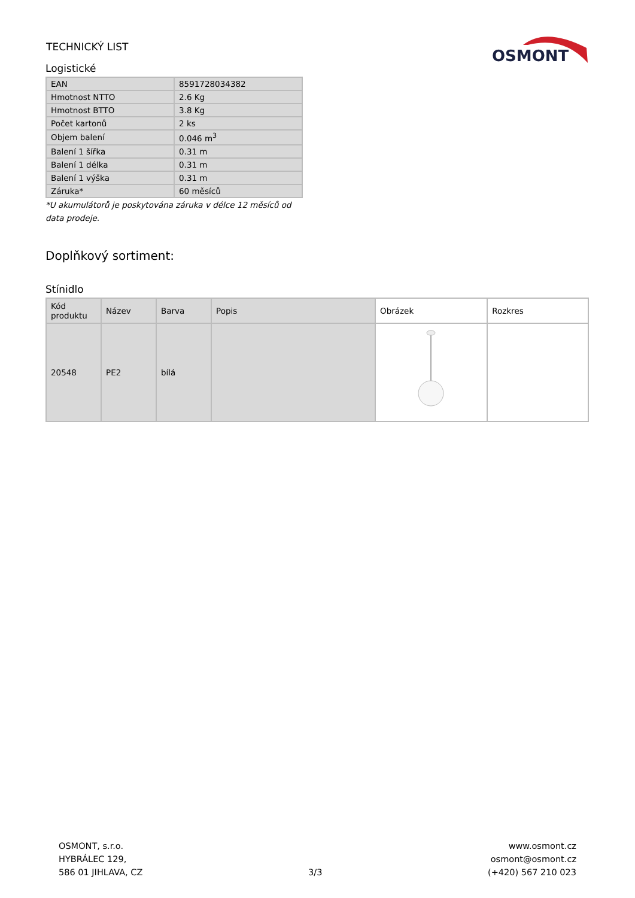TECHNICKÝ LIST
OSMONT
Logistické
| EAN | 8591728034382 |
| Hmotnost NTTO | 2.6 Kg |
| Hmotnost BTTO | 3.8 Kg |
| Počet kartonů | 2 ks |
| Objem balení | 0.046 m<sup>3</sup> |
| Balení 1 šířka | 0.31 m |
| Balení 1 délka | 0.31 m |
| Balení 1 výška | 0.31 m |
| Záruka* | 60 měsíců |
*U akumulátorů je poskytována záruka v délce 12 měsíců od data prodeje.
Doplňkový sortiment:
Stínidlo
| Kód produktu | Název | Barva | Popis | Obrázek | Rozkres |
| --- | --- | --- | --- | --- | --- |
| 20548 | PE2 | bílá | | | |
OSMONT, s.r.o.
HYBRÁLEC 129,
586 01 JIHLAVA, CZ
3/3
www.osmont.cz
osmont@osmont.cz
(+420) 567 210 023